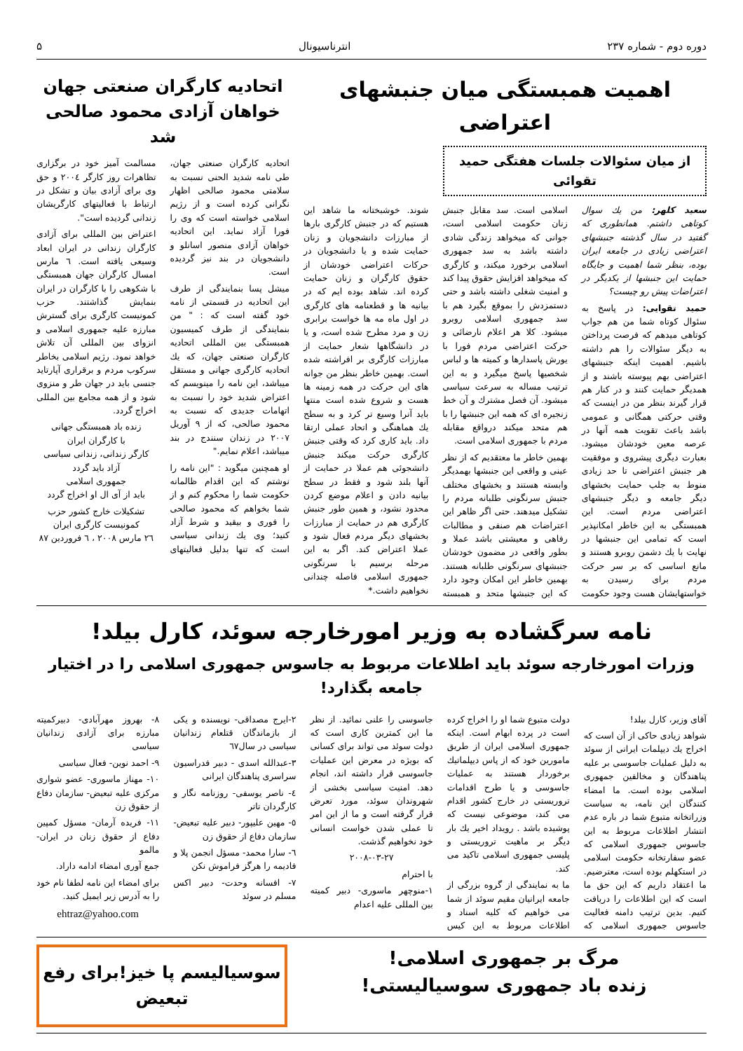دوره دوم - شماره ۲۳۷ انترناسیونال ۵
اهمیت همبستگی میان جنبشهای اعتراضی
از میان سئوالات جلسات هفتگی حمید تقوائی
سعید کلهر: من یك سوال كوتاهی داشتم. همانطوری كه گفتید در سال گذشته جنبشهای اعتراضی زیادی در جامعه ایران بوده، بنظر شما اهمیت و جایگاه حمایت این جنبشها از یكدیگر در اعتراضات پیش رو چیست؟
حمید تقوایی: در پاسخ به سئوال كوتاه شما من هم جواب كوتاهی میدهم كه فرصت پرداختن به دیگر سئوالات را هم داشته باشیم. اهمیت اینكه جنبشهای اعتراضی بهم پیوسته باشند و از همدیگر حمایت كنند و در كنار هم قرار گیرند بنظر من در اینست كه وقتی حركتی همگانی و عمومی باشد باعث تقویت همه آنها در عرصه معین خودشان میشود. بعبارت دیگری پیشروی و موفقیت هر جنبش اعتراضی تا حد زیادی منوط به جلب حمایت بخشهای دیگر جامعه و دیگر جنبشهای اعتراضی مردم است. این همبستگی به این خاطر امكانپذیر است كه تمامی این جنبشها در نهایت با یك دشمن روبرو هستند و مانع اساسی كه بر سر حركت مردم برای رسیدن به خواستهایشان هست وجود حكومت اسلامی است. سد مقابل جنبش زنان حكومت اسلامی است، جوانی كه میخواهد زندگی شادی داشته باشد به سد جمهوری اسلامی برخورد میكند، و كارگری كه میخواهد افزایش حقوق پیدا كند و امنیت شغلی داشته باشد و حتی دستمزدش را بموقع بگیرد هم با سد جمهوری اسلامی روبرو میشود. كلا هر اعلام نارضائی و حركت اعتراضی مردم فورا با یورش پاسدارها و كمیته ها و لباس شخصیها پاسخ میگیرد و به این ترتیب مساله به سرعت سیاسی میشود. آن فصل مشترك و آن خط زنجیره ای كه همه این جنبشها را با هم متحد میكند درواقع مقابله مردم با جمهوری اسلامی است.
بهمین خاطر ما معتقدیم كه از نظر عینی و واقعی این جنبشها بهمدیگر وابسته هستند و بخشهای مختلف جنبش سرنگونی طلبانه مردم را تشكیل میدهند. حتی اگر ظاهر این اعتراضات هم صنفی و مطالبات رفاهی و معیشتی باشد عملا و بطور واقعی در مضمون خودشان جنبشهای سرنگونی طلبانه هستند. بهمین خاطر این امكان وجود دارد كه این جنبشها متحد و همبسته شوند. خوشبختانه ما شاهد این هستیم كه در جنبش كارگری بارها از مبارزات دانشجویان و زنان حمایت شده و یا دانشجویان در حركات اعتراضی خودشان از حقوق كارگران و زنان حمایت كرده اند. شاهد بوده ایم كه در بیانیه ها و قطعنامه های كارگری در اول ماه مه ها خواست برابری زن و مرد مطرح شده است، و یا در دانشگاهها شعار حمایت از مبارزات كارگری بر افراشته شده است. بهمین خاطر بنظر من جوانه های این حركت در همه زمینه ها هست و شروع شده است منتها باید آنرا وسیع تر كرد و به سطح یك هماهنگی و اتحاد عملی ارتقا داد. باید كاری كرد كه وقتی جنبش كارگری حركت میكند جنبش دانشجوئی هم عملا در حمایت از آنها بلند شود و فقط در سطح بیانیه دادن و اعلام موضع كردن محدود نشود، و همین طور جنبش كارگری هم در حمایت از مبارزات بخشهای دیگر مردم فعال شود و عملا اعتراض كند. اگر به این مرحله برسیم با سرنگونی جمهوری اسلامی فاصله چندانی نخواهیم داشت.*
اتحادیه كارگران صنعتی جهان
خواهان آزادی محمود صالحی شد
اتحادیه كارگران صنعتی جهان، طی نامه شدید الحنی نسبت به سلامتی محمود صالحی اظهار نگرانی كرده است و از رژیم اسلامی خواسته است كه وی را فورا آزاد نماید. این اتحادیه خواهان آزادی منصور اسانلو و دانشجویان در بند نیز گردیده است.
میشل پسا بنمایندگی از طرف این اتحادیه در قسمتی از نامه خود گفته است كه : " من بنمایندگی از طرف كمیسیون همبستگی بین المللی اتحادیه كارگران صنعتی جهان، كه یك اتحادیه كارگری جهانی و مستقل میباشد، این نامه را مینویسم كه اعتراض شدید خود را نسبت به اتهامات جدیدی كه نسبت به محمود صالحی، كه از ۹ آوریل ۲۰۰۷ در زندان سنندج در بند میباشد، اعلام نمایم."
او همچنین میگوید : "این نامه را نوشتم كه این اقدام ظالمانه حكومت شما را محكوم كنم و از شما بخواهم كه محمود صالحی را فوری و بیقید و شرط آزاد كنید؛ وی یك زندانی سیاسی است كه تنها بدلیل فعالیتهای مسالمت آمیز خود در برگزاری تظاهرات روز كارگر ۲۰۰٤ و حق وی برای آزادی بیان و تشكل در ارتباط با فعالیتهای كارگریشان زندانی گردیده است".
اعتراض بین المللی برای آزادی كارگران زندانی در ایران ابعاد وسیعی یافته است. ٦ مارس امسال كارگران جهان همبستگی با شكوهی را با كارگران در ایران بنمایش گذاشتند. حزب كمونیست كارگری برای گسترش مبارزه علیه جمهوری اسلامی و انزوای بین المللی آن تلاش خواهد نمود. رژیم اسلامی بخاطر سركوب مردم و برقراری آپارتاید جنسی باید در جهان طر و منزوی شود و از همه مجامع بین المللی اخراج گردد.
زنده باد همبستگی جهانی
با كارگران ایران
كارگر زندانی، زندانی سیاسی
آزاد باید گردد
جمهوری اسلامی
باید از آی ال او اخراج گردد
تشكیلات خارج كشور حزب
كمونیست كارگری ایران
۲٦ مارس ۲۰۰۸ ، ٦ فروردین ۸۷
نامه سرگشاده به وزیر امورخارجه سوئد، كارل بیلد!
وزرات امورخارجه سوئد باید اطلاعات مربوط به جاسوس جمهوری اسلامی را در اختیار جامعه بگذارد!
آقای وزیر، كارل بیلد!
شواهد زیادی حاكی از آن است كه اخراج یك دیپلمات ایرانی از سوئد به دلیل عملیات جاسوسی بر علیه پناهندگان و مخالفین جمهوری اسلامی بوده است. ما امضاء كنندگان این نامه، به سیاست وزراتخانه متبوع شما در باره عدم انتشار اطلاعات مربوط به این جاسوس جمهوری اسلامی كه عضو سفارتخانه حكومت اسلامی در استكهلم بوده است، معترضیم. ما اعتقاد داریم كه این حق ما است كه این اطلاعات را دریافت كنیم. بدین ترتیب دامنه فعالیت جاسوس جمهوری اسلامی كه دولت متبوع شما او را اخراج كرده است در پرده ابهام است. اینكه جمهوری اسلامی ایران از طریق مامورین خود كه از پاس دیپلماتیك برخوردار هستند به عملیات جاسوسی و یا طرح اقدامات تروریستی در خارج كشور اقدام می كند، موضوعی نیست كه پوشیده باشد . رویداد اخیر یك بار دیگر بر ماهیت تروریستی و پلیسی جمهوری اسلامی تاكید می كند.
ما به نمایندگی از گروه بزرگی از جامعه ایرانیان مقیم سوئد از شما می خواهیم كه كلیه اسناد و اطلاعات مربوط به این كیس جاسوسی را علنی نمائید. از نظر ما این كمترین كاری است كه دولت سوئد می تواند برای كسانی كه بویژه در معرض این عملیات جاسوسی قرار داشته اند، انجام دهد. امنیت سیاسی بخشی از شهروندان سوئد، مورد تعرض قرار گرفته است و ما از این امر تا عملی شدن خواست انسانی خود نخواهیم گذشت.
۲۰۰۸-۰۳-۲۷
با احترام
۱-منوچهر ماسوری- دبیر كمیته بین المللی علیه اعدام
۲-ایرج مصداقی- نویسنده و یكی از بازماندگان قتلعام زندانیان سیاسی در سال٦۷
۳-عبدالله اسدی - دبیر فدراسیون سراسری پناهندگان ایرانی
٤- ناصر یوسفی- روزنامه نگار و كارگردان تاتر
٥- مهین علیپور- دبیر علیه تبعیض- سازمان دفاع از حقوق زن
٦- سارا محمد- مسؤل انجمن پلا و فادیمه را هرگز فراموش نكن
۷- افسانه وحدت- دبیر اكس مسلم در سوئد
۸- بهروز مهرآبادی- دبیركمیته مبارزه برای آزادی زندانیان سیاسی
۹- احمد نوین- فعال سیاسی
۱۰- مهناز ماسوری- عضو شواری مركزی علیه تبعیض- سازمان دفاع از حقوق زن
۱۱- فریده آرمان- مسؤل كمپین دفاع از حقوق زنان در ایران- مالمو
جمع آوری امضاء ادامه داراد.
برای امضاء این نامه لطفا نام خود را به آدرس زیر ایمیل كنید.
ehtraz@yahoo.com
مرگ بر جمهوری اسلامی!
زنده باد جمهوری سوسیالیستی!
سوسیالیسم پا خیز!برای رفع تبعیض